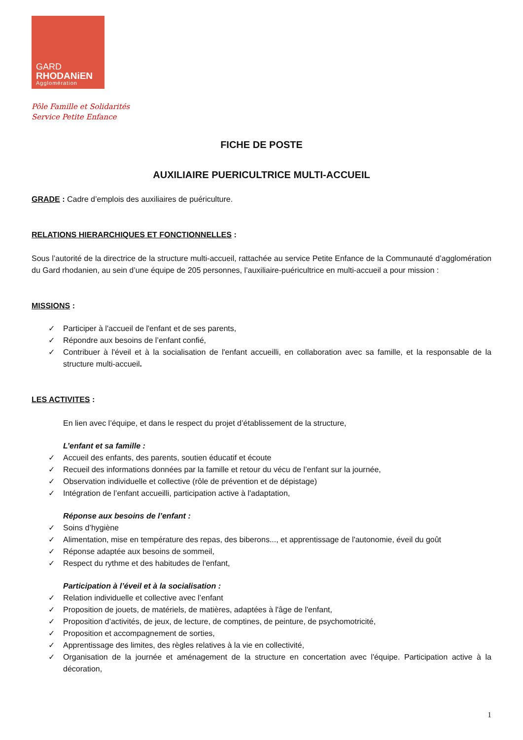GARD
RHODANiEN
Agglomération
Pôle Famille et Solidarités
Service Petite Enfance
FICHE DE POSTE
AUXILIAIRE PUERICULTRICE MULTI-ACCUEIL
GRADE : Cadre d’emplois des auxiliaires de puériculture.
RELATIONS HIERARCHIQUES ET FONCTIONNELLES :
Sous l’autorité de la directrice de la structure multi-accueil, rattachée au service Petite Enfance de la Communauté d’agglomération du Gard rhodanien, au sein d’une équipe de 205 personnes, l’auxiliaire-puéricultrice en multi-accueil a pour mission :
MISSIONS :
✓ Participer à l'accueil de l'enfant et de ses parents,
✓ Répondre aux besoins de l’enfant confié,
✓ Contribuer à l'éveil et à la socialisation de l'enfant accueilli, en collaboration avec sa famille, et la responsable de la structure multi-accueil.
LES ACTIVITES :
En lien avec l’équipe, et dans le respect du projet d’établissement de la structure,
L’enfant et sa famille :
✓ Accueil des enfants, des parents, soutien éducatif et écoute
✓ Recueil des informations données par la famille et retour du vécu de l’enfant sur la journée,
✓ Observation individuelle et collective (rôle de prévention et de dépistage)
✓ Intégration de l’enfant accueilli, participation active à l'adaptation,
Réponse aux besoins de l’enfant :
✓ Soins d’hygiène
✓ Alimentation, mise en température des repas, des biberons..., et apprentissage de l'autonomie, éveil du goût
✓ Réponse adaptée aux besoins de sommeil,
✓ Respect du rythme et des habitudes de l'enfant,
Participation à l’éveil et à la socialisation :
✓ Relation individuelle et collective avec l’enfant
✓ Proposition de jouets, de matériels, de matières, adaptées à l'âge de l'enfant,
✓ Proposition d’activités, de jeux, de lecture, de comptines, de peinture, de psychomotricité,
✓ Proposition et accompagnement de sorties,
✓ Apprentissage des limites, des règles relatives à la vie en collectivité,
✓ Organisation de la journée et aménagement de la structure en concertation avec l'équipe. Participation active à la décoration,
1